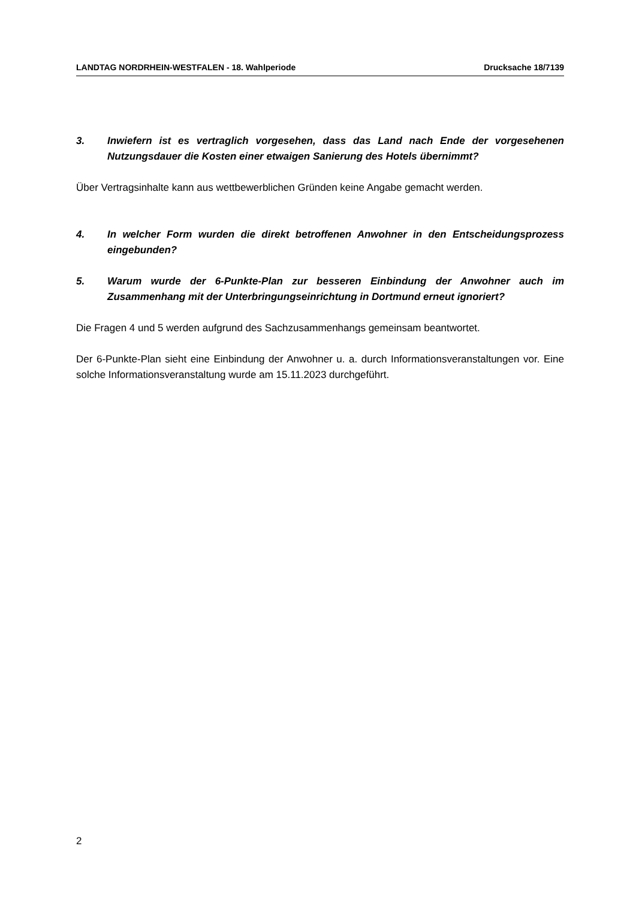LANDTAG NORDRHEIN-WESTFALEN - 18. Wahlperiode Drucksache 18/7139
3. Inwiefern ist es vertraglich vorgesehen, dass das Land nach Ende der vorgesehenen Nutzungsdauer die Kosten einer etwaigen Sanierung des Hotels übernimmt?
Über Vertragsinhalte kann aus wettbewerblichen Gründen keine Angabe gemacht werden.
4. In welcher Form wurden die direkt betroffenen Anwohner in den Entscheidungsprozess eingebunden?
5. Warum wurde der 6-Punkte-Plan zur besseren Einbindung der Anwohner auch im Zusammenhang mit der Unterbringungseinrichtung in Dortmund erneut ignoriert?
Die Fragen 4 und 5 werden aufgrund des Sachzusammenhangs gemeinsam beantwortet.
Der 6-Punkte-Plan sieht eine Einbindung der Anwohner u. a. durch Informationsveranstaltungen vor. Eine solche Informationsveranstaltung wurde am 15.11.2023 durchgeführt.
2